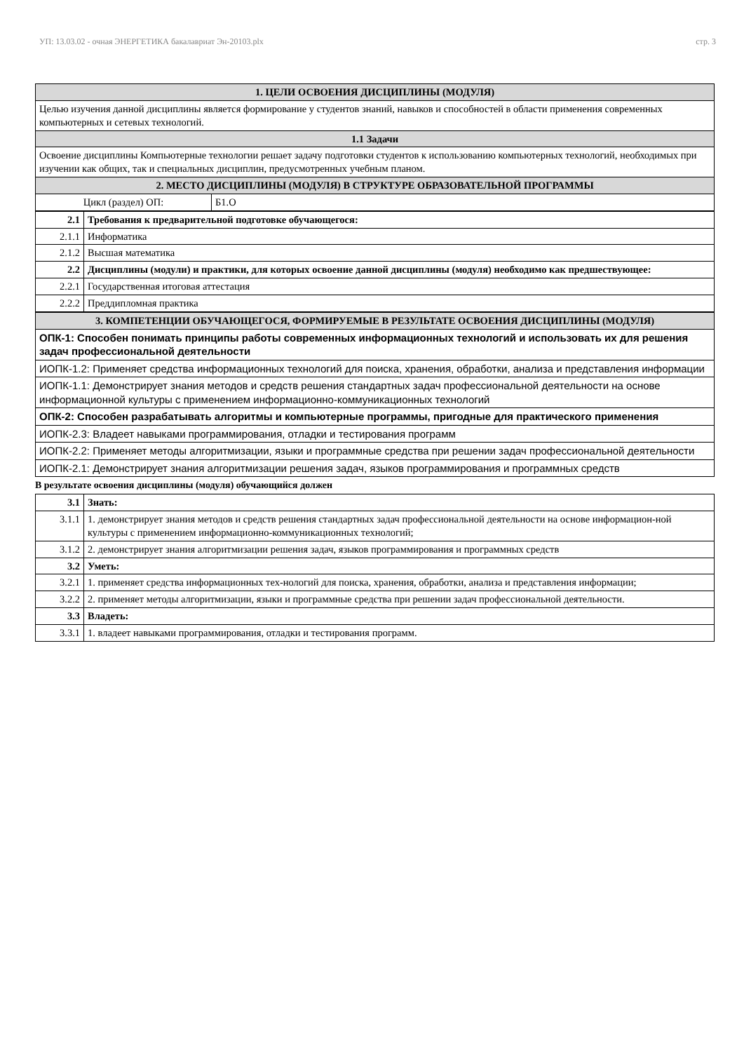УП: 13.03.02 - очная ЭНЕРГЕТИКА бакалавриат Эн-20103.plx стр. 3
| 1. ЦЕЛИ ОСВОЕНИЯ ДИСЦИПЛИНЫ (МОДУЛЯ) | |
| --- | --- |
| Целью изучения данной дисциплины является формирование у студентов знаний, навыков и способностей в области применения современных компьютерных и сетевых технологий. | |
| 1.1 Задачи | |
| Освоение дисциплины Компьютерные технологии решает задачу подготовки студентов к использованию компьютерных технологий, необходимых при изучении как общих, так и специальных дисциплин, предусмотренных учебным планом. | |
| 2. МЕСТО ДИСЦИПЛИНЫ (МОДУЛЯ) В СТРУКТУРЕ ОБРАЗОВАТЕЛЬНОЙ ПРОГРАММЫ | |
| Цикл (раздел) ОП: | Б1.О |
| 2.1 | Требования к предварительной подготовке обучающегося: |
| 2.1.1 | Информатика |
| 2.1.2 | Высшая математика |
| 2.2 | Дисциплины (модули) и практики, для которых освоение данной дисциплины (модуля) необходимо как предшествующее: |
| 2.2.1 | Государственная итоговая аттестация |
| 2.2.2 | Преддипломная практика |
| 3. КОМПЕТЕНЦИИ ОБУЧАЮЩЕГОСЯ, ФОРМИРУЕМЫЕ В РЕЗУЛЬТАТЕ ОСВОЕНИЯ ДИСЦИПЛИНЫ (МОДУЛЯ) |
| --- |
| ОПК-1: Способен понимать принципы работы современных информационных технологий и использовать их для решения задач профессиональной деятельности |
| ИОПК-1.2: Применяет средства информационных технологий для поиска, хранения, обработки, анализа и представления информации |
| ИОПК-1.1: Демонстрирует знания методов и средств решения стандартных задач профессиональной деятельности на основе информационной культуры с применением информационно-коммуникационных технологий |
| ОПК-2: Способен разрабатывать алгоритмы и компьютерные программы, пригодные для практического применения |
| ИОПК-2.3: Владеет навыками программирования, отладки и тестирования программ |
| ИОПК-2.2: Применяет методы алгоритмизации, языки и программные средства при решении задач профессиональной деятельности |
| ИОПК-2.1: Демонстрирует знания алгоритмизации решения задач, языков программирования и программных средств |
В результате освоения дисциплины (модуля) обучающийся должен
| 3.1 | Знать: |
| 3.1.1 | 1. демонстрирует знания методов и средств решения стандартных задач профессиональной деятельности на основе информацион-ной культуры с применением информационно-коммуникационных технологий; |
| 3.1.2 | 2. демонстрирует знания алгоритмизации решения задач, языков программирования и программных средств |
| 3.2 | Уметь: |
| 3.2.1 | 1. применяет средства информационных тех-нологий для поиска, хранения, обработки, анализа и представления информации; |
| 3.2.2 | 2. применяет методы алгоритмизации, языки и программные средства при решении задач профессиональной деятельности. |
| 3.3 | Владеть: |
| 3.3.1 | 1. владеет навыками программирования, отладки и тестирования программ. |